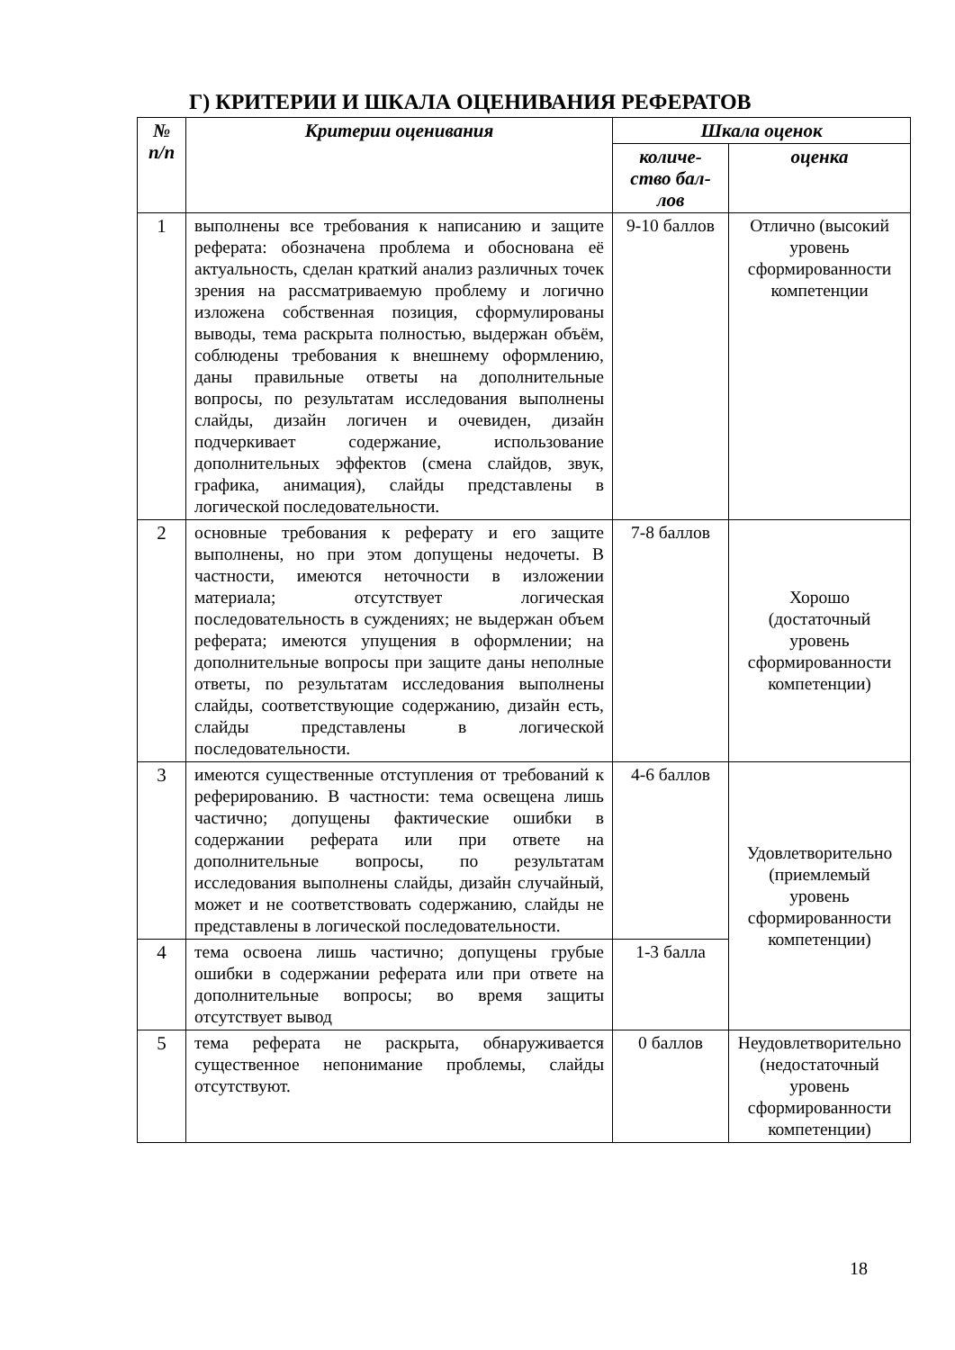Г) КРИТЕРИИ И ШКАЛА ОЦЕНИВАНИЯ РЕФЕРАТОВ
| № п/п | Критерии оценивания | Шкала оценок | |
| --- | --- | --- | --- |
| | | количе-ство бал-лов | оценка |
| 1 | выполнены все требования к написанию и защите реферата: обозначена проблема и обоснована её актуальность, сделан краткий анализ различных точек зрения на рассматриваемую проблему и логично изложена собственная позиция, сформулированы выводы, тема раскрыта полностью, выдержан объём, соблюдены требования к внешнему оформлению, даны правильные ответы на дополнительные вопросы, по результатам исследования выполнены слайды, дизайн логичен и очевиден, дизайн подчеркивает содержание, использование дополнительных эффектов (смена слайдов, звук, графика, анимация), слайды представлены в логической последовательности. | 9-10 баллов | Отлично (высокий уровень сформированности компетенции |
| 2 | основные требования к реферату и его защите выполнены, но при этом допущены недочеты. В частности, имеются неточности в изложении материала; отсутствует логическая последовательность в суждениях; не выдержан объем реферата; имеются упущения в оформлении; на дополнительные вопросы при защите даны неполные ответы, по результатам исследования выполнены слайды, соответствующие содержанию, дизайн есть, слайды представлены в логической последовательности. | 7-8 баллов | Хорошо (достаточный уровень сформированности компетенции) |
| 3 | имеются существенные отступления от требований к реферированию. В частности: тема освещена лишь частично; допущены фактические ошибки в содержании реферата или при ответе на дополнительные вопросы, по результатам исследования выполнены слайды, дизайн случайный, может и не соответствовать содержанию, слайды не представлены в логической последовательности. | 4-6 баллов | Удовлетворительно (приемлемый уровень сформированности компетенции) |
| 4 | тема освоена лишь частично; допущены грубые ошибки в содержании реферата или при ответе на дополнительные вопросы; во время защиты отсутствует вывод | 1-3 балла | |
| 5 | тема реферата не раскрыта, обнаруживается существенное непонимание проблемы, слайды отсутствуют. | 0 баллов | Неудовлетворительно (недостаточный уровень сформированности компетенции) |
18